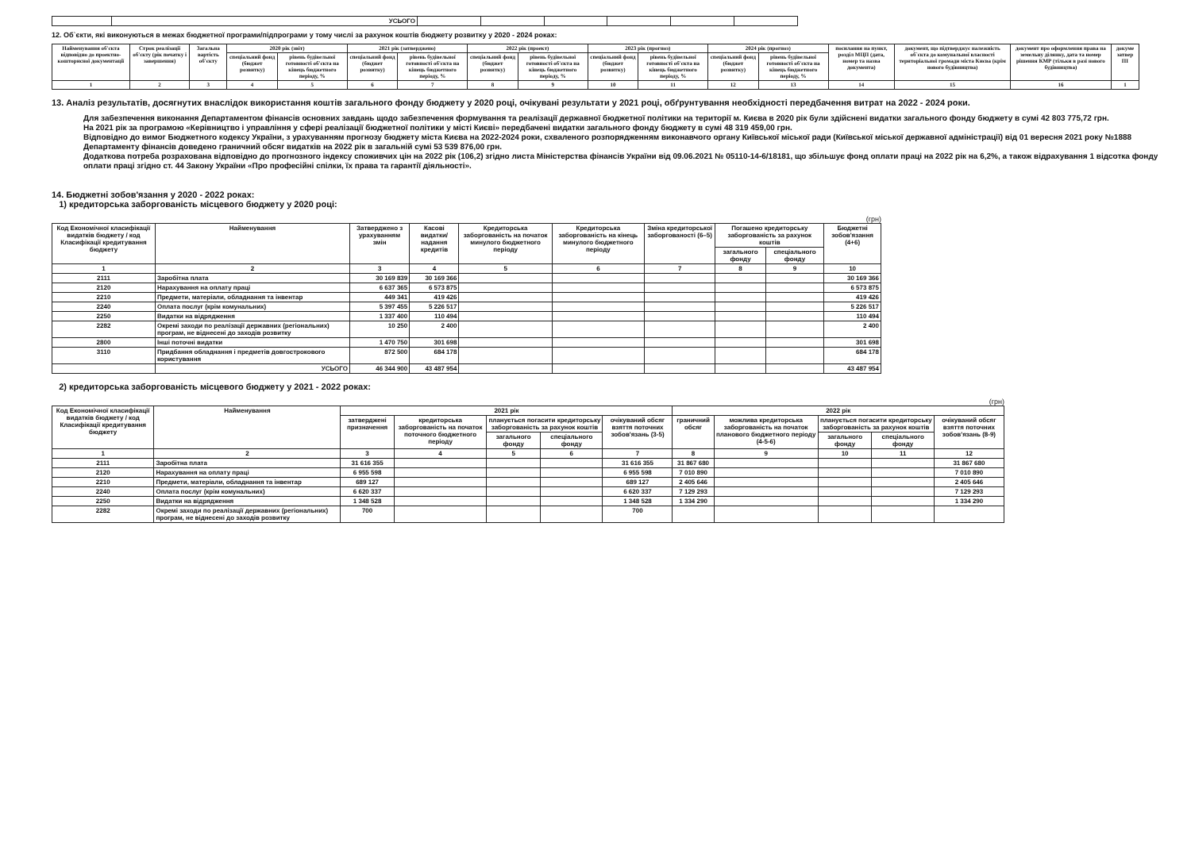| | УСЬОГО | | | | | | |
12. Об`єкти, які виконуються в межах бюджетної програми/підпрограми у тому числі за рахунок коштів бюджету розвитку у 2020 - 2024 роках:
| Найменування об'єкта відповідно до проектно-кошторисної документації | Строк реалізації об'єкту (рік початку і завершення) | Загальна вартість об'єкту | 2020 рік (звіт) | | 2021 рік (затверджено) | | 2022 рік (проект) | | 2023 рік (прогноз) | | 2024 рік (прогноз) | | посилання на пункт, розділ МЦП (дата, номер та назва документа) | документ, що підтверджує належність об`єкта до комунальної власності територіальної громади міста Києва (крім нового будівництва) | документ про оформлення права на земельну ділянку, дата та номер рішення КМР (тільки в разі нового будівництва) | докуме затвер ПІ |
| --- | --- | --- | --- | --- | --- | --- | --- | --- | --- | --- | --- | --- | --- | --- | --- | --- |
| | | | спеціальний фонд (бюджет розвитку) | рівень будівельної готовності об'єкта на кінець бюджетного періоду, % | спеціальний фонд (бюджет розвитку) | рівень будівельної готовності об'єкта на кінець бюджетного періоду, % | спеціальний фонд (бюджет розвитку) | рівень будівельної готовності об'єкта на кінець бюджетного періоду, % | спеціальний фонд (бюджет розвитку) | рівень будівельної готовності об'єкта на кінець бюджетного періоду, % | спеціальний фонд (бюджет розвитку) | рівень будівельної готовності об'єкта на кінець бюджетного періоду, % | | | | |
| 1 | 2 | 3 | 4 | 5 | 6 | 7 | 8 | 9 | 10 | 11 | 12 | 13 | 14 | 15 | 16 | 1 |
13. Аналіз результатів, досягнутих внаслідок використання коштів загального фонду бюджету у 2020 році, очікувані результати у 2021 році, обґрунтування необхідності передбачення витрат на 2022 - 2024 роки.
Для забезпечення виконання Департаментом фінансів основних завдань щодо забезпечення формування та реалізації державної бюджетної політики на території м. Києва в 2020 рік були здійснені видатки загального фонду бюджету в сумі 42 803 775,72 грн.
На 2021 рік за програмою «Керівництво і управління у сфері реалізації бюджетної політики у місті Києві» передбачені видатки загального фонду бюджету в сумі 48 319 459,00 грн.
Відповідно до вимог Бюджетного кодексу України, з урахуванням прогнозу бюджету міста Києва на 2022-2024 роки, схваленого розпорядженням виконавчого органу Київської міської ради (Київської міської державної адміністрації) від 01 вересня 2021 року №1888 Департаменту фінансів доведено граничний обсяг видатків на 2022 рік в загальній сумі 53 539 876,00 грн.
Додаткова потреба розрахована відповідно до прогнозного індексу споживчих цін на 2022 рік (106,2) згідно листа Міністерства фінансів України від 09.06.2021 № 05110-14-6/18181, що збільшує фонд оплати праці на 2022 рік на 6,2%, а також відрахування 1 відсотка фонду оплати праці згідно ст. 44 Закону України «Про професійні спілки, їх права та гарантії діяльності».
14. Бюджетні зобов'язання у 2020 - 2022 роках:
1) кредиторська заборгованість місцевого бюджету у 2020 році:
(грн)
| Код Економічної класифікації видатків бюджету / код Класифікації кредитування бюджету | Найменування | Затверджено з урахуванням змін | Касові видатки/ надання кредитів | Кредиторська заборгованість на початок минулого бюджетного періоду | Кредиторська заборгованість на кінець минулого бюджетного періоду | Зміна кредиторської заборгованості (6–5) | Погашено кредиторську заборгованість за рахунок коштів | | Бюджетні зобов'язання (4+6) |
| --- | --- | --- | --- | --- | --- | --- | --- | --- | --- |
| | | | | | | | загального фонду | спеціального фонду | |
| 1 | 2 | 3 | 4 | 5 | 6 | 7 | 8 | 9 | 10 |
| 2111 | Заробітна плата | 30 169 839 | 30 169 366 | | | | | | 30 169 366 |
| 2120 | Нарахування на оплату праці | 6 637 365 | 6 573 875 | | | | | | 6 573 875 |
| 2210 | Предмети, матеріали, обладнання та інвентар | 449 341 | 419 426 | | | | | | 419 426 |
| 2240 | Оплата послуг (крім комунальних) | 5 397 455 | 5 226 517 | | | | | | 5 226 517 |
| 2250 | Видатки на відрядження | 1 337 400 | 110 494 | | | | | | 110 494 |
| 2282 | Окремі заходи по реалізації державних (регіональних) програм, не віднесені до заходів розвитку | 10 250 | 2 400 | | | | | | 2 400 |
| 2800 | Інші поточні видатки | 1 470 750 | 301 698 | | | | | | 301 698 |
| 3110 | Придбання обладнання і предметів довгострокового користування | 872 500 | 684 178 | | | | | | 684 178 |
| | УСЬОГО | 46 344 900 | 43 487 954 | | | | | | 43 487 954 |
2) кредиторська заборгованість місцевого бюджету у 2021 - 2022 роках:
(грн)
| Код Економічної класифікації видатків бюджету / код Класифікації кредитування бюджету | Найменування | 2021 рік | | | | | 2022 рік | | | | |
| --- | --- | --- | --- | --- | --- | --- | --- | --- | --- | --- | --- |
| | | затверджені призначення | кредиторська заборгованість на початок поточного бюджетного періоду | планується погасити кредиторську заборгованість за рахунок коштів | | очікуваний обсяг взяття поточних зобов'язань (3-5) | граничний обсяг | можлива кредиторська заборгованість на початок планового бюджетного періоду (4-5-6) | планується погасити кредиторську заборгованість за рахунок коштів | | очікуваний обсяг взяття поточних зобов'язань (8-9) |
| | | | | загального фонду | спеціального фонду | | | | загального фонду | спеціального фонду | |
| 1 | 2 | 3 | 4 | 5 | 6 | 7 | 8 | 9 | 10 | 11 | 12 |
| 2111 | Заробітна плата | 31 616 355 | | | | 31 616 355 | 31 867 680 | | | | 31 867 680 |
| 2120 | Нарахування на оплату праці | 6 955 598 | | | | 6 955 598 | 7 010 890 | | | | 7 010 890 |
| 2210 | Предмети, матеріали, обладнання та інвентар | 689 127 | | | | 689 127 | 2 405 646 | | | | 2 405 646 |
| 2240 | Оплата послуг (крім комунальних) | 6 620 337 | | | | 6 620 337 | 7 129 293 | | | | 7 129 293 |
| 2250 | Видатки на відрядження | 1 348 528 | | | | 1 348 528 | 1 334 290 | | | | 1 334 290 |
| 2282 | Окремі заходи по реалізації державних (регіональних) програм, не віднесені до заходів розвитку | 700 | | | | 700 | | | | | |